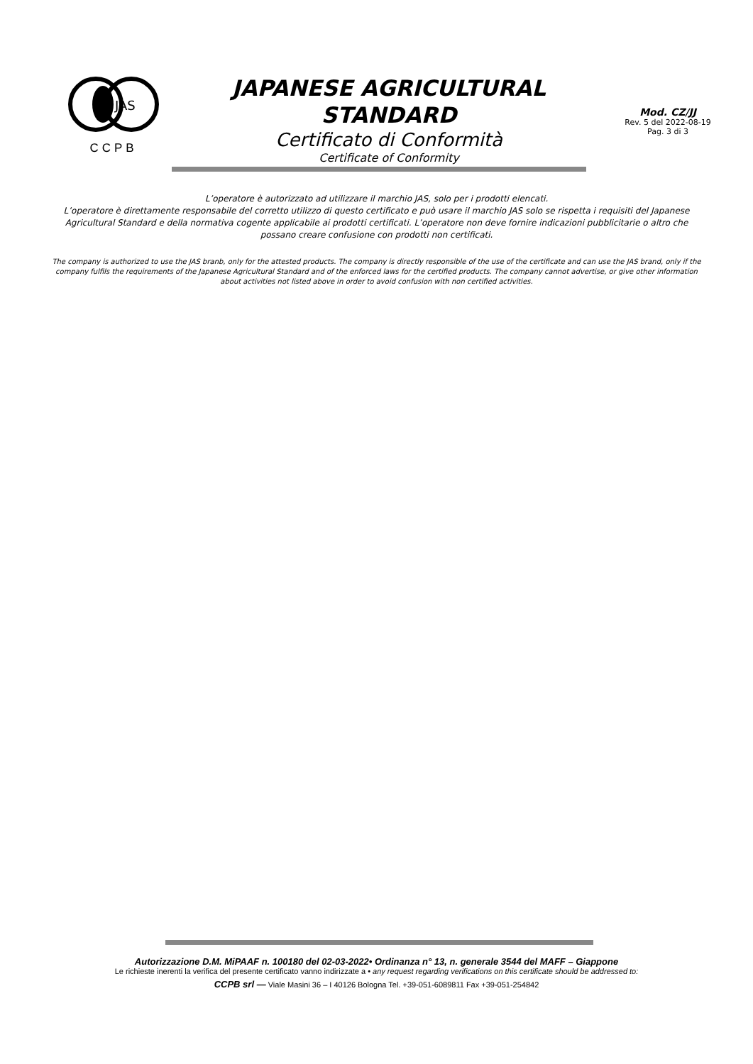JAS
CCPB
JAPANESE AGRICULTURAL
STANDARD
Certificato di Conformità
Certificate of Conformity
Mod. CZ/JJ
Rev. 5 del 2022-08-19
Pag. 3 di 3
L’operatore è autorizzato ad utilizzare il marchio JAS, solo per i prodotti elencati.
L’operatore è direttamente responsabile del corretto utilizzo di questo certificato e può usare il marchio JAS solo se rispetta i requisiti del Japanese Agricultural Standard e della normativa cogente applicabile ai prodotti certificati. L’operatore non deve fornire indicazioni pubblicitarie o altro che possano creare confusione con prodotti non certificati.
The company is authorized to use the JAS branb, only for the attested products. The company is directly responsible of the use of the certificate and can use the JAS brand, only if the company fulfils the requirements of the Japanese Agricultural Standard and of the enforced laws for the certified products. The company cannot advertise, or give other information about activities not listed above in order to avoid confusion with non certified activities.
Autorizzazione D.M. MiPAAF n. 100180 del 02-03-2022• Ordinanza n° 13, n. generale 3544 del MAFF – Giappone
Le richieste inerenti la verifica del presente certificato vanno indirizzate a • any request regarding verifications on this certificate should be addressed to:
CCPB srl — Viale Masini 36 – I 40126 Bologna Tel. +39-051-6089811 Fax +39-051-254842